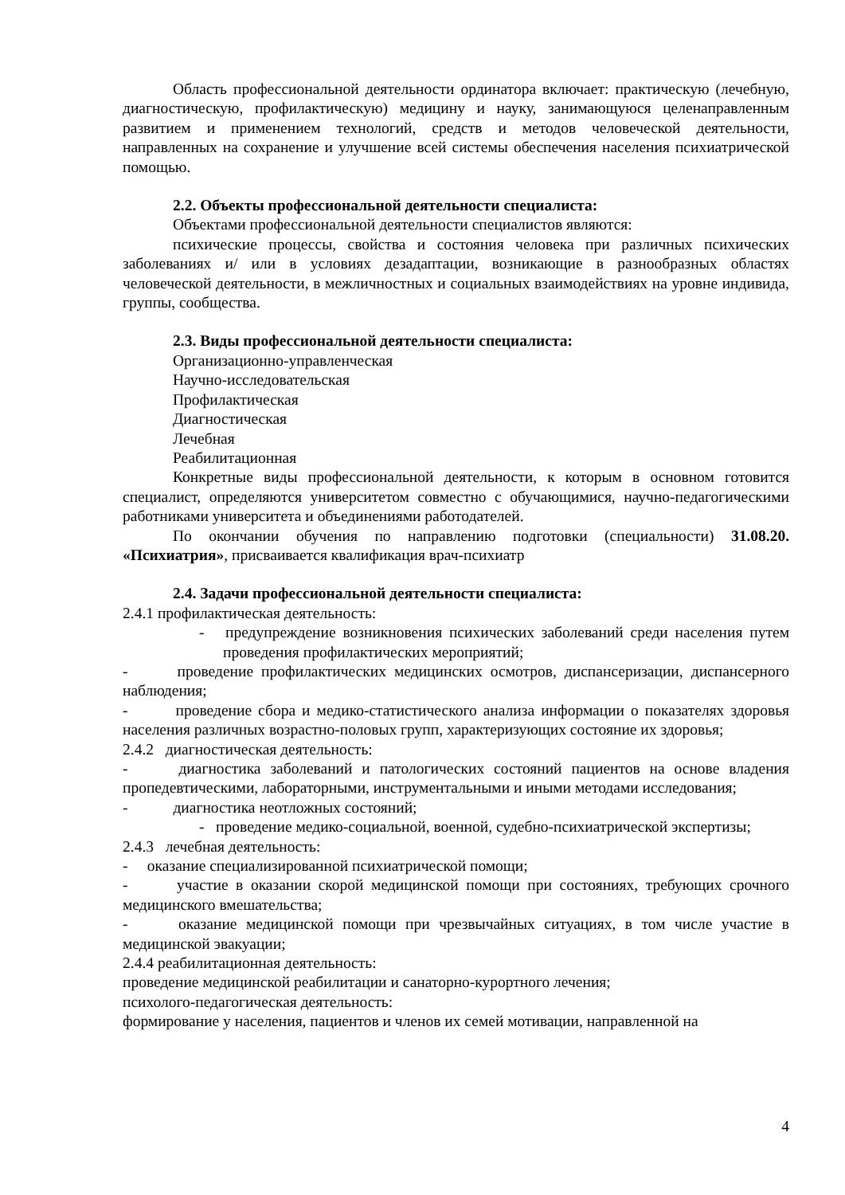Область профессиональной деятельности ординатора включает: практическую (лечебную, диагностическую, профилактическую) медицину и науку, занимающуюся целенаправленным развитием и применением технологий, средств и методов человеческой деятельности, направленных на сохранение и улучшение всей системы обеспечения населения психиатрической помощью.
2.2. Объекты профессиональной деятельности специалиста:
Объектами профессиональной деятельности специалистов являются:
психические процессы, свойства и состояния человека при различных психических заболеваниях и/ или в условиях дезадаптации, возникающие в разнообразных областях человеческой деятельности, в межличностных и социальных взаимодействиях на уровне индивида, группы, сообщества.
2.3. Виды профессиональной деятельности специалиста:
Организационно-управленческая
Научно-исследовательская
Профилактическая
Диагностическая
Лечебная
Реабилитационная
Конкретные виды профессиональной деятельности, к которым в основном готовится специалист, определяются университетом совместно с обучающимися, научно-педагогическими работниками университета и объединениями работодателей.
По окончании обучения по направлению подготовки (специальности) 31.08.20. «Психиатрия», присваивается квалификация врач-психиатр
2.4. Задачи профессиональной деятельности специалиста:
2.4.1 профилактическая деятельность:
- предупреждение возникновения психических заболеваний среди населения путем проведения профилактических мероприятий;
- проведение профилактических медицинских осмотров, диспансеризации, диспансерного наблюдения;
- проведение сбора и медико-статистического анализа информации о показателях здоровья населения различных возрастно-половых групп, характеризующих состояние их здоровья;
2.4.2 диагностическая деятельность:
- диагностика заболеваний и патологических состояний пациентов на основе владения пропедевтическими, лабораторными, инструментальными и иными методами исследования;
- диагностика неотложных состояний;
- проведение медико-социальной, военной, судебно-психиатрической экспертизы;
2.4.3 лечебная деятельность:
- оказание специализированной психиатрической помощи;
- участие в оказании скорой медицинской помощи при состояниях, требующих срочного медицинского вмешательства;
- оказание медицинской помощи при чрезвычайных ситуациях, в том числе участие в медицинской эвакуации;
2.4.4 реабилитационная деятельность:
проведение медицинской реабилитации и санаторно-курортного лечения;
психолого-педагогическая деятельность:
формирование у населения, пациентов и членов их семей мотивации, направленной на
4